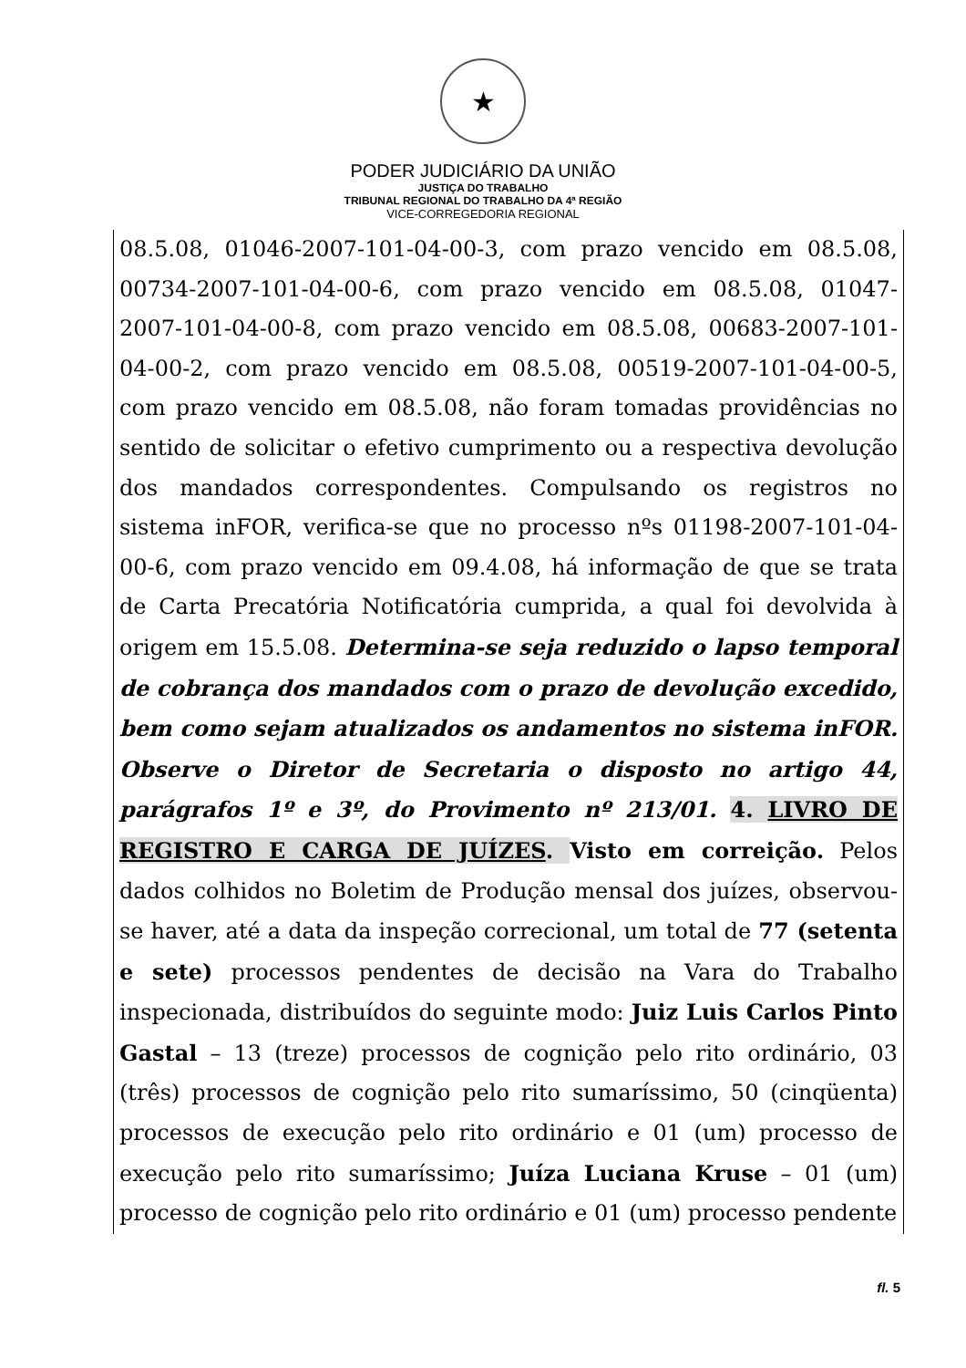★
PODER JUDICIÁRIO DA UNIÃO
JUSTIÇA DO TRABALHO
TRIBUNAL REGIONAL DO TRABALHO DA 4ª REGIÃO
VICE-CORREGEDORIA REGIONAL
08.5.08, 01046-2007-101-04-00-3, com prazo vencido em 08.5.08, 00734-2007-101-04-00-6, com prazo vencido em 08.5.08, 01047-2007-101-04-00-8, com prazo vencido em 08.5.08, 00683-2007-101-04-00-2, com prazo vencido em 08.5.08, 00519-2007-101-04-00-5, com prazo vencido em 08.5.08, não foram tomadas providências no sentido de solicitar o efetivo cumprimento ou a respectiva devolução dos mandados correspondentes. Compulsando os registros no sistema inFOR, verifica-se que no processo nºs 01198-2007-101-04-00-6, com prazo vencido em 09.4.08, há informação de que se trata de Carta Precatória Notificatória cumprida, a qual foi devolvida à origem em 15.5.08. Determina-se seja reduzido o lapso temporal de cobrança dos mandados com o prazo de devolução excedido, bem como sejam atualizados os andamentos no sistema inFOR. Observe o Diretor de Secretaria o disposto no artigo 44, parágrafos 1º e 3º, do Provimento nº 213/01. 4. LIVRO DE REGISTRO E CARGA DE JUÍZES. Visto em correição. Pelos dados colhidos no Boletim de Produção mensal dos juízes, observou-se haver, até a data da inspeção correcional, um total de 77 (setenta e sete) processos pendentes de decisão na Vara do Trabalho inspecionada, distribuídos do seguinte modo: Juiz Luis Carlos Pinto Gastal – 13 (treze) processos de cognição pelo rito ordinário, 03 (três) processos de cognição pelo rito sumaríssimo, 50 (cinqüenta) processos de execução pelo rito ordinário e 01 (um) processo de execução pelo rito sumaríssimo; Juíza Luciana Kruse – 01 (um) processo de cognição pelo rito ordinário e 01 (um) processo pendente
fl. 5